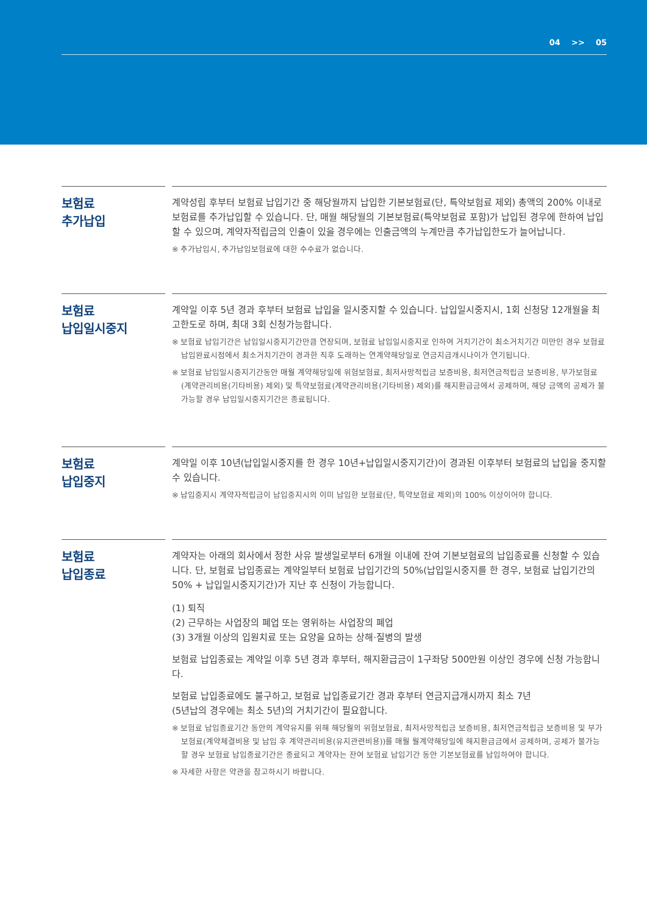04 >> 05
보험료
추가납입
계약성립 후부터 보험료 납입기간 중 해당월까지 납입한 기본보험료(단, 특약보험료 제외) 총액의 200% 이내로 보험료를 추가납입할 수 있습니다. 단, 매월 해당월의 기본보험료(특약보험료 포함)가 납입된 경우에 한하여 납입할 수 있으며, 계약자적립금의 인출이 있을 경우에는 인출금액의 누계만큼 추가납입한도가 늘어납니다.
※ 추가납입시, 추가납입보험료에 대한 수수료가 없습니다.
보험료
납입일시중지
계약일 이후 5년 경과 후부터 보험료 납입을 일시중지할 수 있습니다. 납입일시중지시, 1회 신청당 12개월을 최고한도로 하며, 최대 3회 신청가능합니다.
※ 보험료 납입기간은 납입일시중지기간만큼 연장되며, 보험료 납입일시중지로 인하여 거치기간이 최소거치기간 미만인 경우 보험료 납입완료시점에서 최소거치기간이 경과한 직후 도래하는 연계약해당일로 연금지급개시나이가 연기됩니다.
※ 보험료 납입일시중지기간동안 매월 계약해당일에 위험보험료, 최저사망적립금 보증비용, 최저연금적립금 보증비용, 부가보험료(계약관리비용(기타비용) 제외) 및 특약보험료(계약관리비용(기타비용) 제외)를 해지환급금에서 공제하며, 해당 금액의 공제가 불가능할 경우 납입일시중지기간은 종료됩니다.
보험료
납입중지
계약일 이후 10년(납입일시중지를 한 경우 10년+납입일시중지기간)이 경과된 이후부터 보험료의 납입을 중지할 수 있습니다.
※ 납입중지시 계약자적립금이 납입중지시의 이미 납입한 보험료(단, 특약보험료 제외)의 100% 이상이어야 합니다.
보험료
납입종료
계약자는 아래의 회사에서 정한 사유 발생일로부터 6개월 이내에 잔여 기본보험료의 납입종료를 신청할 수 있습니다. 단, 보험료 납입종료는 계약일부터 보험료 납입기간의 50%(납입일시중지를 한 경우, 보험료 납입기간의 50% + 납입일시중지기간)가 지난 후 신청이 가능합니다.
(1) 퇴직
(2) 근무하는 사업장의 폐업 또는 영위하는 사업장의 폐업
(3) 3개월 이상의 입원치료 또는 요양을 요하는 상해·질병의 발생
보험료 납입종료는 계약일 이후 5년 경과 후부터, 해지환급금이 1구좌당 500만원 이상인 경우에 신청 가능합니다.
보험료 납입종료에도 불구하고, 보험료 납입종료기간 경과 후부터 연금지급개시까지 최소 7년
(5년납의 경우에는 최소 5년)의 거치기간이 필요합니다.
※ 보험료 납입종료기간 동안의 계약유지를 위해 해당월의 위험보험료, 최저사망적립금 보증비용, 최저연금적립금 보증비용 및 부가보험료(계약체결비용 및 납입 후 계약관리비용(유지관련비용))를 매월 월계약해당일에 해지환급금에서 공제하며, 공제가 불가능할 경우 보험료 납입종료기간은 종료되고 계약자는 잔여 보험료 납입기간 동안 기본보험료를 납입하여야 합니다.
※ 자세한 사항은 약관을 참고하시기 바랍니다.